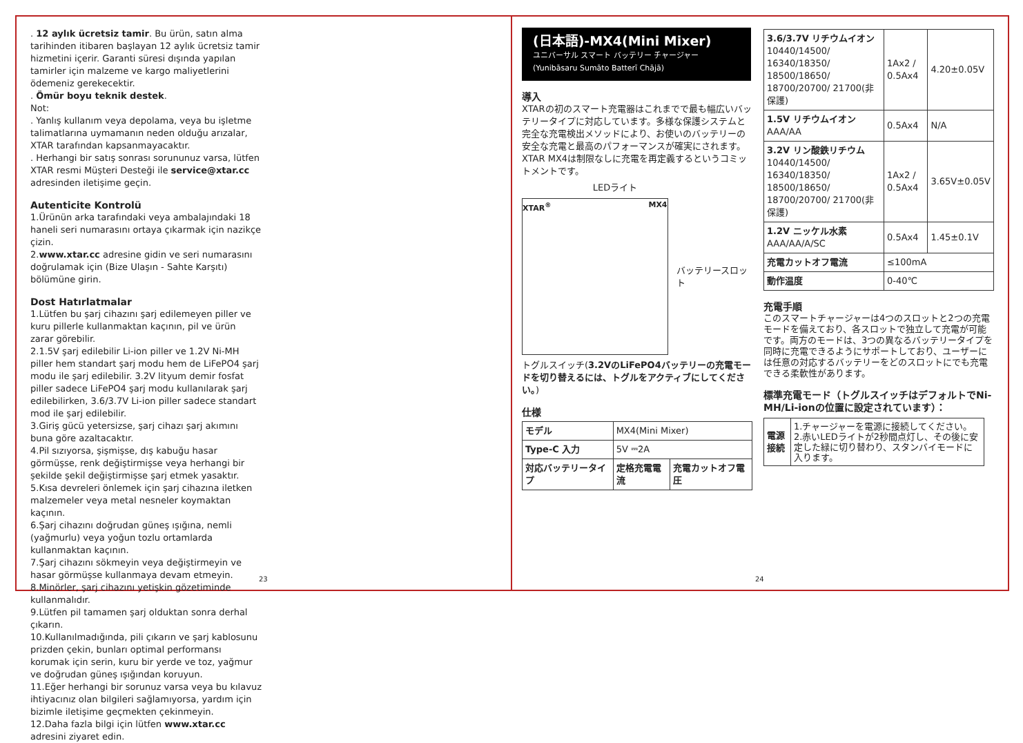. 12 aylık ücretsiz tamir. Bu ürün, satın alma tarihinden itibaren başlayan 12 aylık ücretsiz tamir hizmetini içerir. Garanti süresi dışında yapılan tamirler için malzeme ve kargo maliyetlerini ödemeniz gerekecektir.
. Ömür boyu teknik destek.
Not:
. Yanlış kullanım veya depolama, veya bu işletme talimatlarına uymamanın neden olduğu arızalar, XTAR tarafından kapsanmayacaktır.
. Herhangi bir satış sonrası sorununuz varsa, lütfen XTAR resmi Müşteri Desteği ile service@xtar.cc adresinden iletişime geçin.
Autenticite Kontrolü
1.Ürünün arka tarafındaki veya ambalajındaki 18 haneli seri numarasını ortaya çıkarmak için nazikçe çizin.
2.www.xtar.cc adresine gidin ve seri numarasını doğrulamak için (Bize Ulaşın - Sahte Karşıtı) bölümüne girin.
Dost Hatırlatmalar
1.Lütfen bu şarj cihazını şarj edilemeyen piller ve kuru pillerle kullanmaktan kaçının, pil ve ürün zarar görebilir.
2.1.5V şarj edilebilir Li-ion piller ve 1.2V Ni-MH piller hem standart şarj modu hem de LiFePO4 şarj modu ile şarj edilebilir. 3.2V lityum demir fosfat piller sadece LiFePO4 şarj modu kullanılarak şarj edilebilirken, 3.6/3.7V Li-ion piller sadece standart mod ile şarj edilebilir.
3.Giriş gücü yetersizse, şarj cihazı şarj akımını buna göre azaltacaktır.
4.Pil sızıyorsa, şişmişse, dış kabuğu hasar görmüşse, renk değiştirmişse veya herhangi bir şekilde şekil değiştirmişse şarj etmek yasaktır.
5.Kısa devreleri önlemek için şarj cihazına iletken malzemeler veya metal nesneler koymaktan kaçının.
6.Şarj cihazını doğrudan güneş ışığına, nemli (yağmurlu) veya yoğun tozlu ortamlarda kullanmaktan kaçının.
7.Şarj cihazını sökmeyin veya değiştirmeyin ve hasar görmüşse kullanmaya devam etmeyin.
8.Minörler, şarj cihazını yetişkin gözetiminde kullanmalıdır.
9.Lütfen pil tamamen şarj olduktan sonra derhal çıkarın.
10.Kullanılmadığında, pili çıkarın ve şarj kablosunu prizden çekin, bunları optimal performansı korumak için serin, kuru bir yerde ve toz, yağmur ve doğrudan güneş ışığından koruyun.
11.Eğer herhangi bir sorunuz varsa veya bu kılavuz ihtiyacınız olan bilgileri sağlamıyorsa, yardım için bizimle iletişime geçmekten çekinmeyin.
12.Daha fazla bilgi için lütfen www.xtar.cc adresini ziyaret edin.
23
(日本語)-MX4(Mini Mixer)
ユニバーサル スマート バッテリー チャージャー
(Yunibāsaru Sumāto Batterī Chājā)
導入
XTARの初のスマート充電器はこれまでで最も幅広いバッテリータイプに対応しています。多様な保護システムと完全な充電検出メソッドにより、お使いのバッテリーの安全な充電と最高のパフォーマンスが確実にされます。XTAR MX4は制限なしに充電を再定義するというコミットメントです。
LEDライト
XTAR<sup>®</sup> MX4
バッテリースロット
トグルスイッチ(3.2VのLiFePO4バッテリーの充電モードを切り替えるには、トグルをアクティブにしてください。)
仕様
| モデル | MX4(Mini Mixer) | |
| Type-C 入力 | 5V ⎓2A | |
| 対応バッテリータイプ | 定格充電電流 | 充電カットオフ電圧 |
| 3.6/3.7V リチウムイオン 10440/14500/ 16340/18350/ 18500/18650/ 18700/20700/ 21700(非保護) | 1Ax2 / 0.5Ax4 | 4.20±0.05V |
| 1.5V リチウムイオン AAA/AA | 0.5Ax4 | N/A |
| 3.2V リン酸鉄リチウム 10440/14500/ 16340/18350/ 18500/18650/ 18700/20700/ 21700(非保護) | 1Ax2 / 0.5Ax4 | 3.65V±0.05V |
| 1.2V ニッケル水素 AAA/AA/A/SC | 0.5Ax4 | 1.45±0.1V |
| 充電カットオフ電流 | ≤100mA | |
| 動作温度 | 0-40℃ | |
充電手順
このスマートチャージャーは4つのスロットと2つの充電モードを備えており、各スロットで独立して充電が可能です。両方のモードは、3つの異なるバッテリータイプを同時に充電できるようにサポートしており、ユーザーには任意の対応するバッテリーをどのスロットにでも充電できる柔軟性があります。
標準充電モード（トグルスイッチはデフォルトでNi-MH/Li-ionの位置に設定されています）：
| 電源接続 | 1.チャージャーを電源に接続してください。 2.赤いLEDライトが2秒間点灯し、その後に安定した緑に切り替わり、スタンバイモードに入ります。 |
24